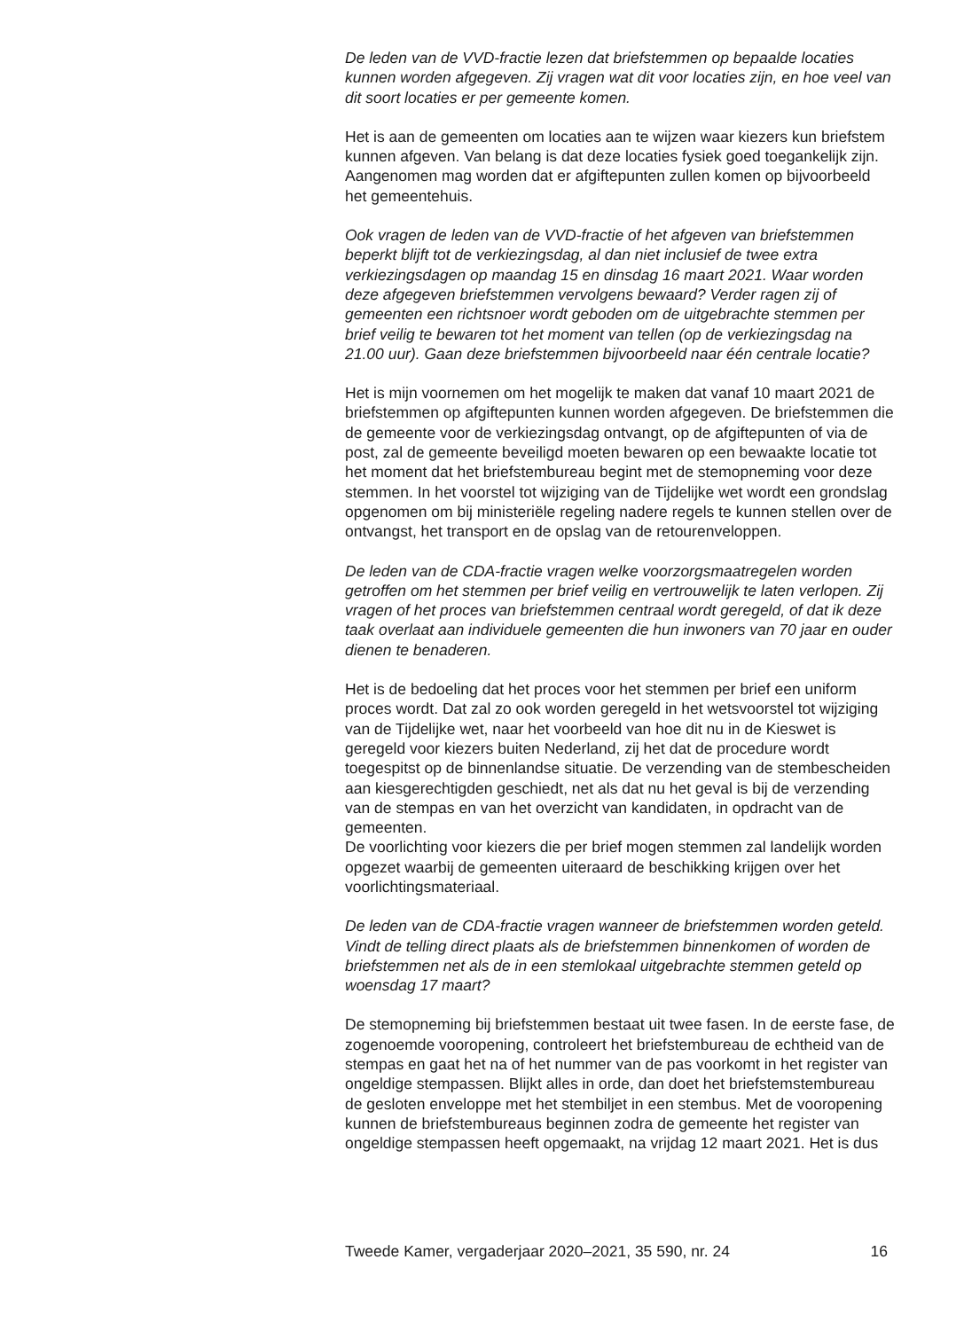De leden van de VVD-fractie lezen dat briefstemmen op bepaalde locaties kunnen worden afgegeven. Zij vragen wat dit voor locaties zijn, en hoe veel van dit soort locaties er per gemeente komen.
Het is aan de gemeenten om locaties aan te wijzen waar kiezers kun briefstem kunnen afgeven. Van belang is dat deze locaties fysiek goed toegankelijk zijn. Aangenomen mag worden dat er afgiftepunten zullen komen op bijvoorbeeld het gemeentehuis.
Ook vragen de leden van de VVD-fractie of het afgeven van briefstemmen beperkt blijft tot de verkiezingsdag, al dan niet inclusief de twee extra verkiezingsdagen op maandag 15 en dinsdag 16 maart 2021. Waar worden deze afgegeven briefstemmen vervolgens bewaard? Verder ragen zij of gemeenten een richtsnoer wordt geboden om de uitgebrachte stemmen per brief veilig te bewaren tot het moment van tellen (op de verkiezingsdag na 21.00 uur). Gaan deze briefstemmen bijvoorbeeld naar één centrale locatie?
Het is mijn voornemen om het mogelijk te maken dat vanaf 10 maart 2021 de briefstemmen op afgiftepunten kunnen worden afgegeven. De briefstemmen die de gemeente voor de verkiezingsdag ontvangt, op de afgiftepunten of via de post, zal de gemeente beveiligd moeten bewaren op een bewaakte locatie tot het moment dat het briefstembureau begint met de stemopneming voor deze stemmen. In het voorstel tot wijziging van de Tijdelijke wet wordt een grondslag opgenomen om bij ministeriële regeling nadere regels te kunnen stellen over de ontvangst, het transport en de opslag van de retourenveloppen.
De leden van de CDA-fractie vragen welke voorzorgsmaatregelen worden getroffen om het stemmen per brief veilig en vertrouwelijk te laten verlopen. Zij vragen of het proces van briefstemmen centraal wordt geregeld, of dat ik deze taak overlaat aan individuele gemeenten die hun inwoners van 70 jaar en ouder dienen te benaderen.
Het is de bedoeling dat het proces voor het stemmen per brief een uniform proces wordt. Dat zal zo ook worden geregeld in het wetsvoorstel tot wijziging van de Tijdelijke wet, naar het voorbeeld van hoe dit nu in de Kieswet is geregeld voor kiezers buiten Nederland, zij het dat de procedure wordt toegespitst op de binnenlandse situatie. De verzending van de stembescheiden aan kiesgerechtigden geschiedt, net als dat nu het geval is bij de verzending van de stempas en van het overzicht van kandidaten, in opdracht van de gemeenten.
De voorlichting voor kiezers die per brief mogen stemmen zal landelijk worden opgezet waarbij de gemeenten uiteraard de beschikking krijgen over het voorlichtingsmateriaal.
De leden van de CDA-fractie vragen wanneer de briefstemmen worden geteld. Vindt de telling direct plaats als de briefstemmen binnenkomen of worden de briefstemmen net als de in een stemlokaal uitgebrachte stemmen geteld op woensdag 17 maart?
De stemopneming bij briefstemmen bestaat uit twee fasen. In de eerste fase, de zogenoemde vooropening, controleert het briefstembureau de echtheid van de stempas en gaat het na of het nummer van de pas voorkomt in het register van ongeldige stempassen. Blijkt alles in orde, dan doet het briefstemstembureau de gesloten enveloppe met het stembiljet in een stembus. Met de vooropening kunnen de briefstembureaus beginnen zodra de gemeente het register van ongeldige stempassen heeft opgemaakt, na vrijdag 12 maart 2021. Het is dus
Tweede Kamer, vergaderjaar 2020–2021, 35 590, nr. 24 16